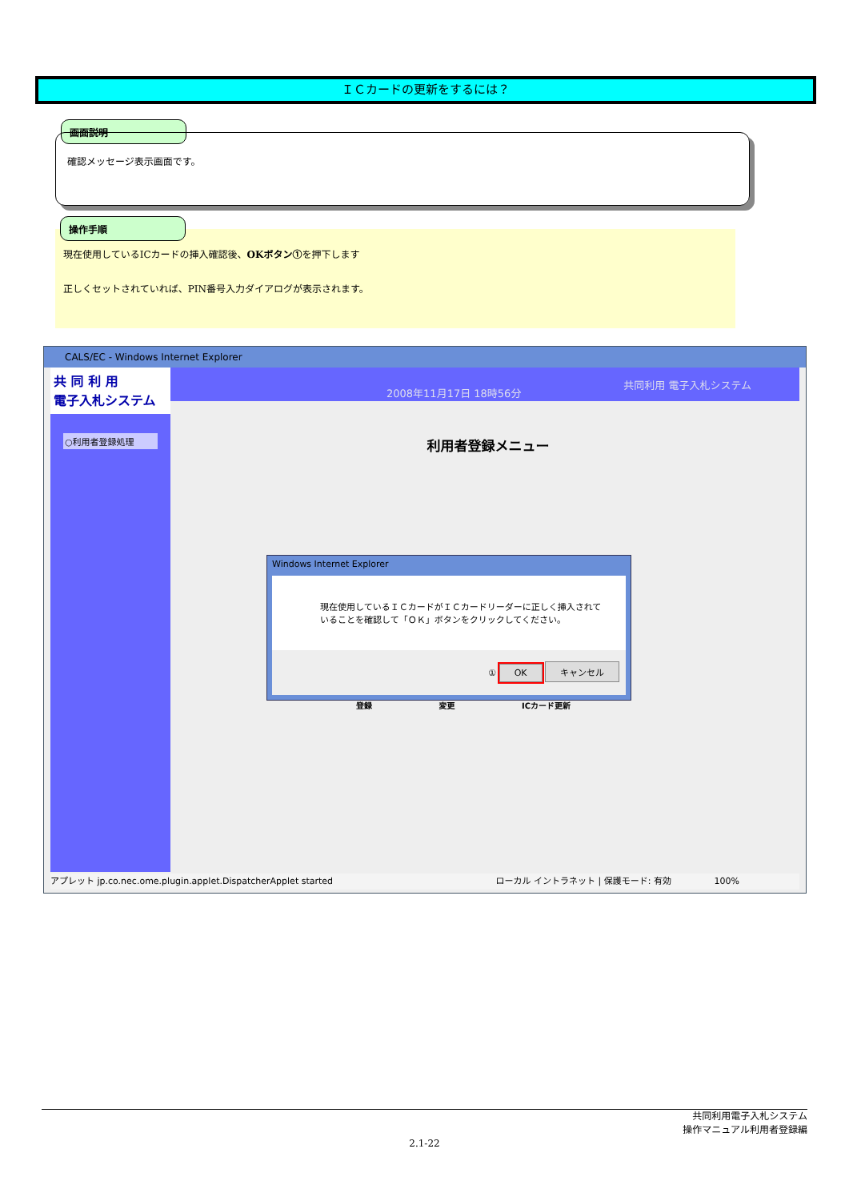ＩＣカードの更新をするには？
画面説明
確認メッセージ表示画面です。
現在使用しているICカードの挿入確認後、OKボタン①を押下します
正しくセットされていれば、PIN番号入力ダイアログが表示されます。
操作手順
CALS/EC - Windows Internet Explorer
共 同 利 用
電子入札システム
○利用者登録処理
2008年11月17日 18時56分
共同利用 電子入札システム
利用者登録メニュー
登録 変更 ICカード更新
Windows Internet Explorer
現在使用しているＩＣカードがＩＣカードリーダーに正しく挿入されていることを確認して「ＯＫ」ボタンをクリックしてください。
① OK キャンセル
アプレット jp.co.nec.ome.plugin.applet.DispatcherApplet started ローカル イントラネット | 保護モード: 有効 100%
共同利用電子入札システム
操作マニュアル利用者登録編
2.1-22